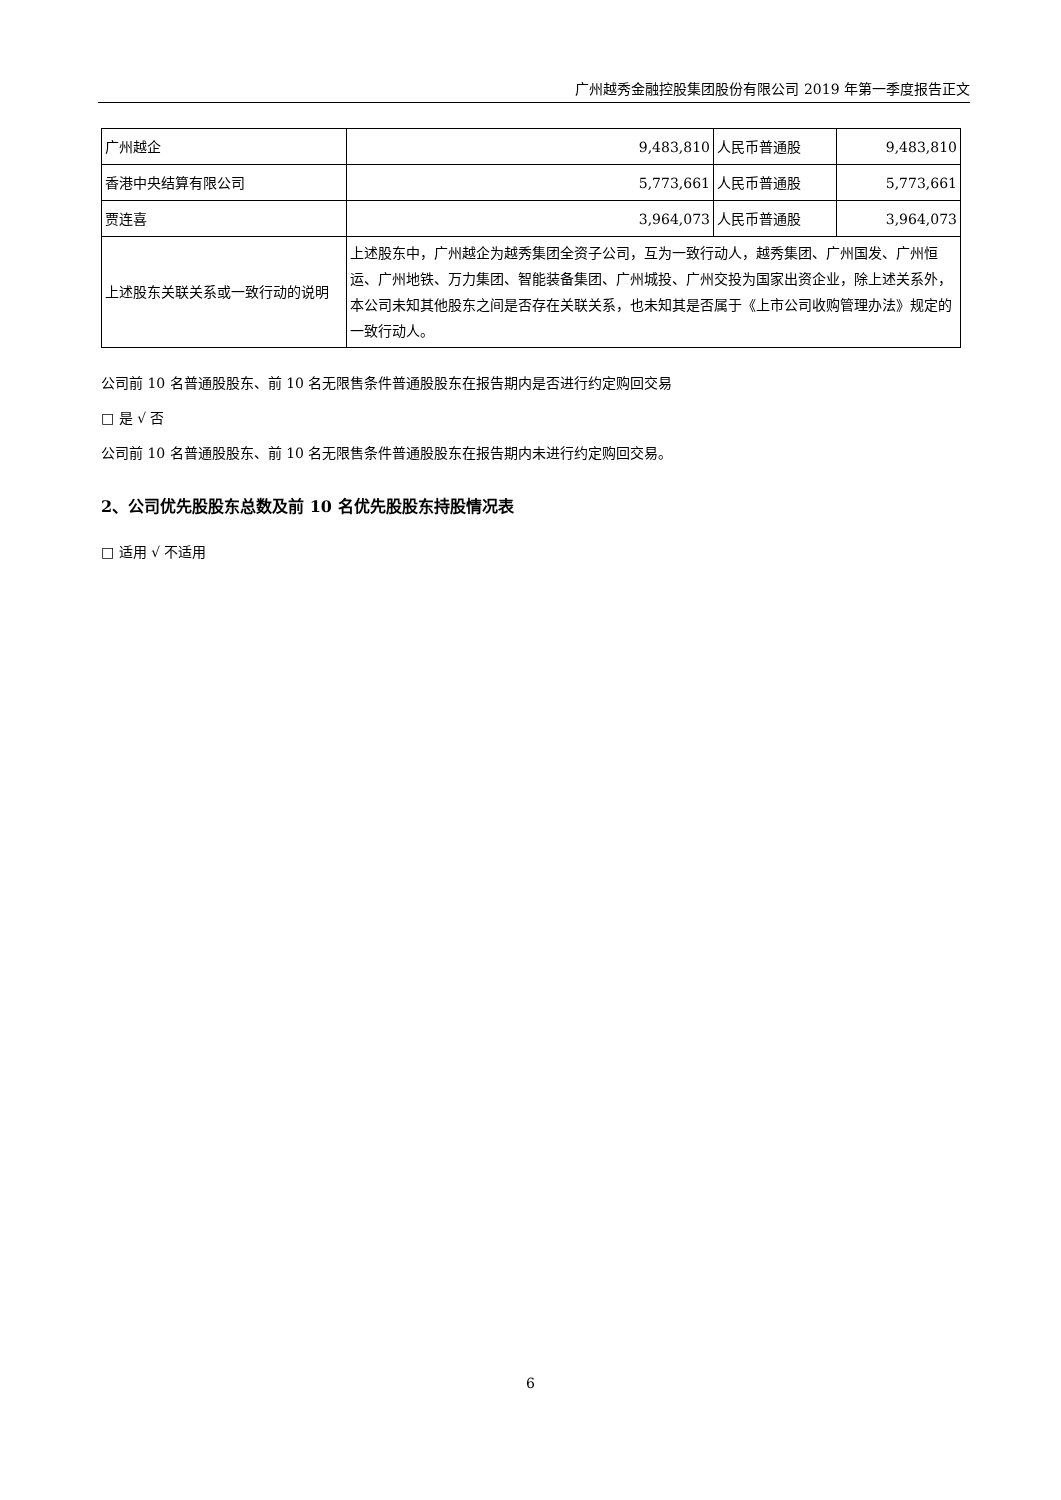广州越秀金融控股集团股份有限公司 2019 年第一季度报告正文
| 广州越企 | 9,483,810 | 人民币普通股 | 9,483,810 |
| 香港中央结算有限公司 | 5,773,661 | 人民币普通股 | 5,773,661 |
| 贾连喜 | 3,964,073 | 人民币普通股 | 3,964,073 |
| 上述股东关联关系或一致行动的说明 | 上述股东中，广州越企为越秀集团全资子公司，互为一致行动人，越秀集团、广州国发、广州恒运、广州地铁、万力集团、智能装备集团、广州城投、广州交投为国家出资企业，除上述关系外，本公司未知其他股东之间是否存在关联关系，也未知其是否属于《上市公司收购管理办法》规定的一致行动人。 | | |
公司前 10 名普通股股东、前 10 名无限售条件普通股股东在报告期内是否进行约定购回交易
□ 是 √ 否
公司前 10 名普通股股东、前 10 名无限售条件普通股股东在报告期内未进行约定购回交易。
2、公司优先股股东总数及前 10 名优先股股东持股情况表
□ 适用 √ 不适用
6